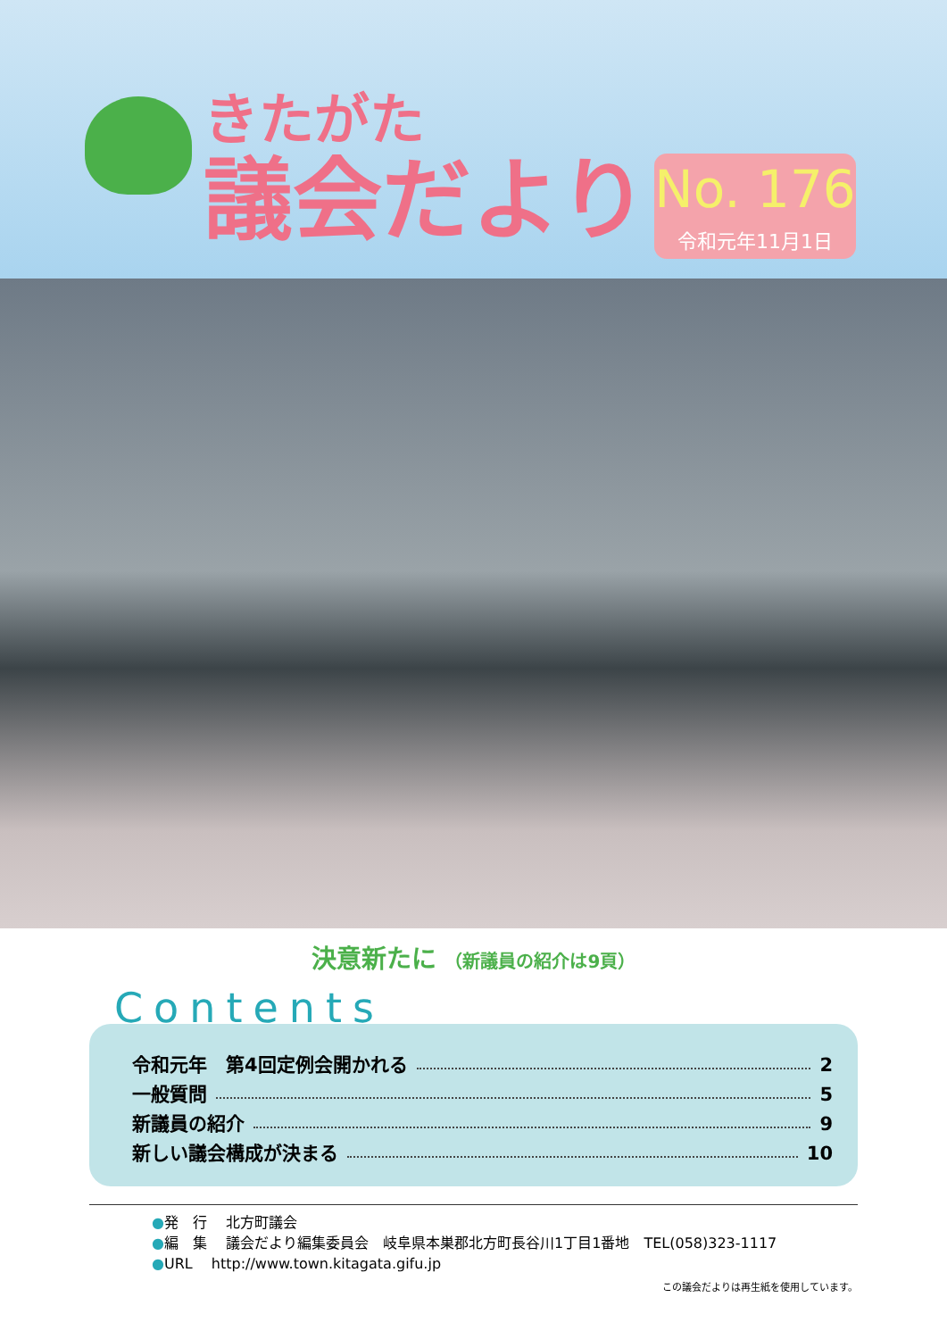きたがた
議会だより
No. 176
令和元年11月1日
決意新たに （新議員の紹介は9頁）
Contents
令和元年　第4回定例会開かれる 2
一般質問 5
新議員の紹介 9
新しい議会構成が決まる 10
●発　行　 北方町議会
●編　集　 議会だより編集委員会　岐阜県本巣郡北方町長谷川1丁目1番地　TEL(058)323-1117
●URL　 http://www.town.kitagata.gifu.jp
この議会だよりは再生紙を使用しています。